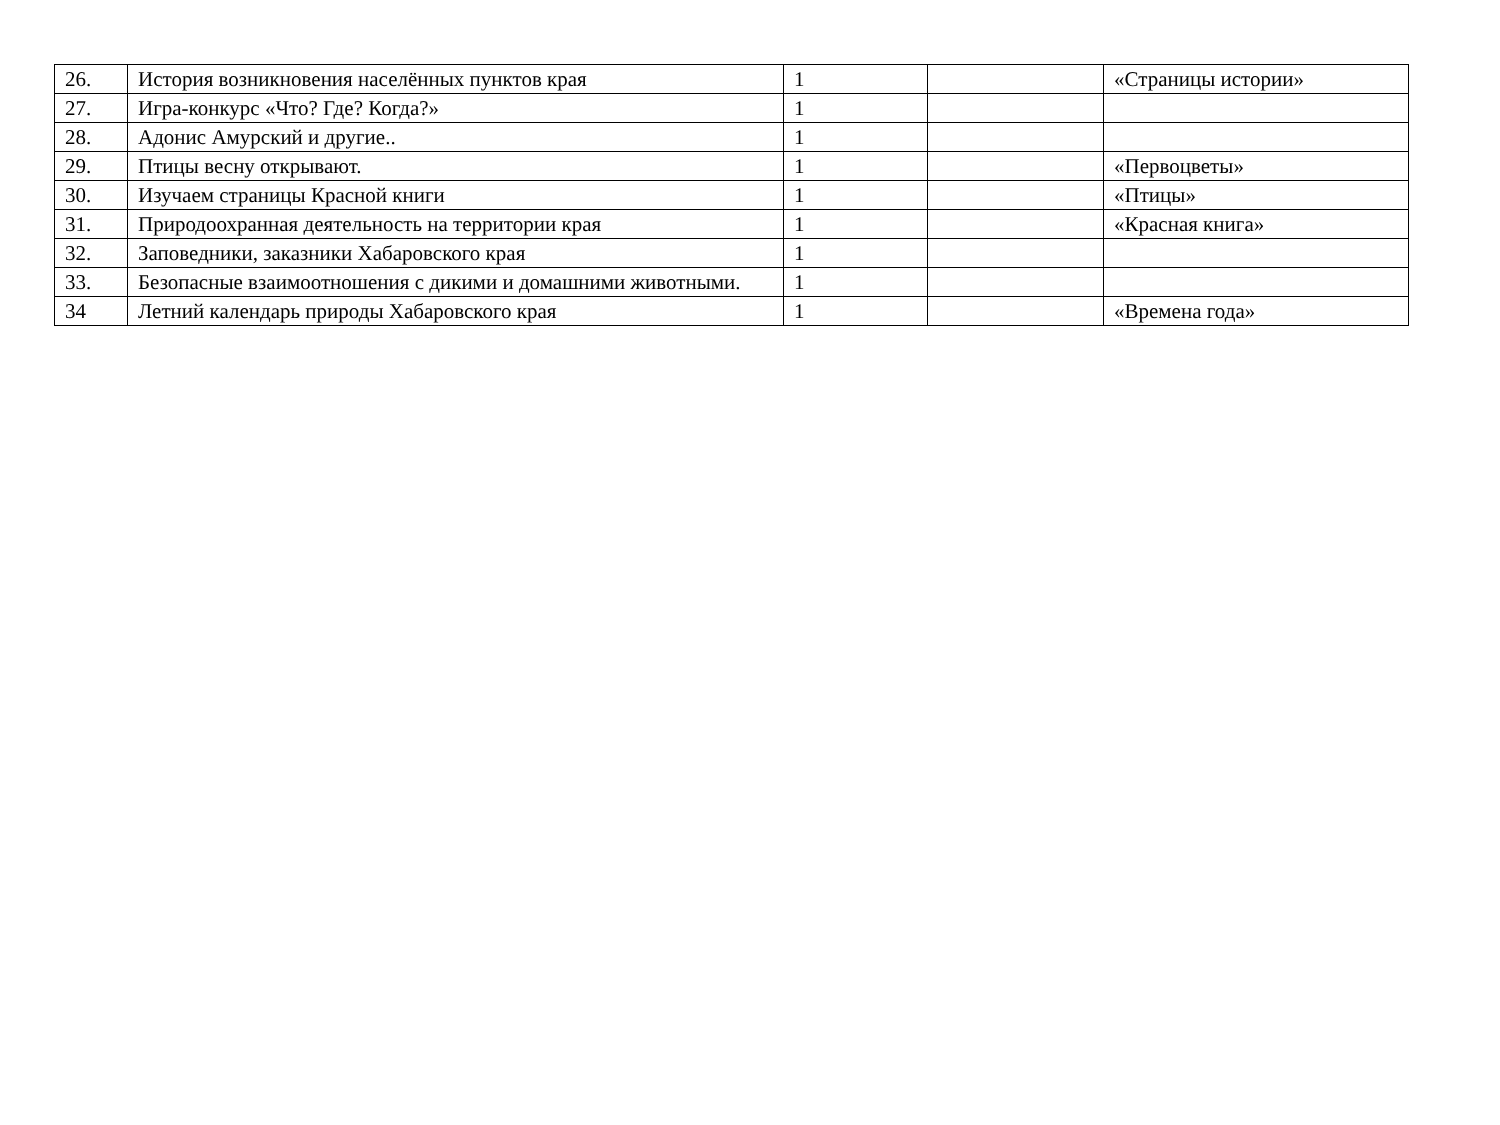| 26. | История возникновения населённых пунктов края | 1 | | «Страницы истории» |
| 27. | Игра-конкурс «Что? Где? Когда?» | 1 | | |
| 28. | Адонис Амурский и другие.. | 1 | | |
| 29. | Птицы весну открывают. | 1 | | «Первоцветы» |
| 30. | Изучаем страницы Красной книги | 1 | | «Птицы» |
| 31. | Природоохранная деятельность на территории края | 1 | | «Красная книга» |
| 32. | Заповедники, заказники Хабаровского края | 1 | | |
| 33. | Безопасные взаимоотношения с дикими и домашними животными. | 1 | | |
| 34 | Летний календарь природы Хабаровского края | 1 | | «Времена года» |